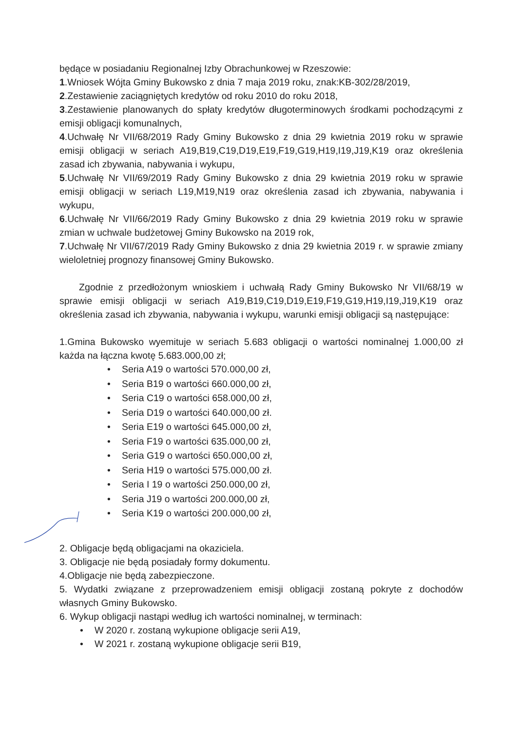będące w posiadaniu Regionalnej Izby Obrachunkowej w Rzeszowie:
1.Wniosek Wójta Gminy Bukowsko z dnia 7 maja 2019 roku, znak:KB-302/28/2019,
2.Zestawienie zaciągniętych kredytów od roku 2010 do roku 2018,
3.Zestawienie planowanych do spłaty kredytów długoterminowych środkami pochodzącymi z emisji obligacji komunalnych,
4.Uchwałę Nr VII/68/2019 Rady Gminy Bukowsko z dnia 29 kwietnia 2019 roku w sprawie emisji obligacji w seriach A19,B19,C19,D19,E19,F19,G19,H19,I19,J19,K19 oraz określenia zasad ich zbywania, nabywania i wykupu,
5.Uchwałę Nr VII/69/2019 Rady Gminy Bukowsko z dnia 29 kwietnia 2019 roku w sprawie emisji obligacji w seriach L19,M19,N19 oraz określenia zasad ich zbywania, nabywania i wykupu,
6.Uchwałę Nr VII/66/2019 Rady Gminy Bukowsko z dnia 29 kwietnia 2019 roku w sprawie zmian w uchwale budżetowej Gminy Bukowsko na 2019 rok,
7.Uchwałę Nr VII/67/2019 Rady Gminy Bukowsko z dnia 29 kwietnia 2019 r. w sprawie zmiany wieloletniej prognozy finansowej Gminy Bukowsko.
Zgodnie z przedłożonym wnioskiem i uchwałą Rady Gminy Bukowsko Nr VII/68/19 w sprawie emisji obligacji w seriach A19,B19,C19,D19,E19,F19,G19,H19,I19,J19,K19 oraz określenia zasad ich zbywania, nabywania i wykupu, warunki emisji obligacji są następujące:
1.Gmina Bukowsko wyemituje w seriach 5.683 obligacji o wartości nominalnej 1.000,00 zł każda na łączna kwotę 5.683.000,00 zł;
• Seria A19 o wartości 570.000,00 zł,
• Seria B19 o wartości 660.000,00 zł,
• Seria C19 o wartości 658.000,00 zł,
• Seria D19 o wartości 640.000,00 zł.
• Seria E19 o wartości 645.000,00 zł,
• Seria F19 o wartości 635.000,00 zł,
• Seria G19 o wartości 650.000,00 zł,
• Seria H19 o wartości 575.000,00 zł.
• Seria I 19 o wartości 250.000,00 zł,
• Seria J19 o wartości 200.000,00 zł,
• Seria K19 o wartości 200.000,00 zł,
2. Obligacje będą obligacjami na okaziciela.
3. Obligacje nie będą posiadały formy dokumentu.
4.Obligacje nie będą zabezpieczone.
5. Wydatki związane z przeprowadzeniem emisji obligacji zostaną pokryte z dochodów własnych Gminy Bukowsko.
6. Wykup obligacji nastąpi według ich wartości nominalnej, w terminach:
• W 2020 r. zostaną wykupione obligacje serii A19,
• W 2021 r. zostaną wykupione obligacje serii B19,